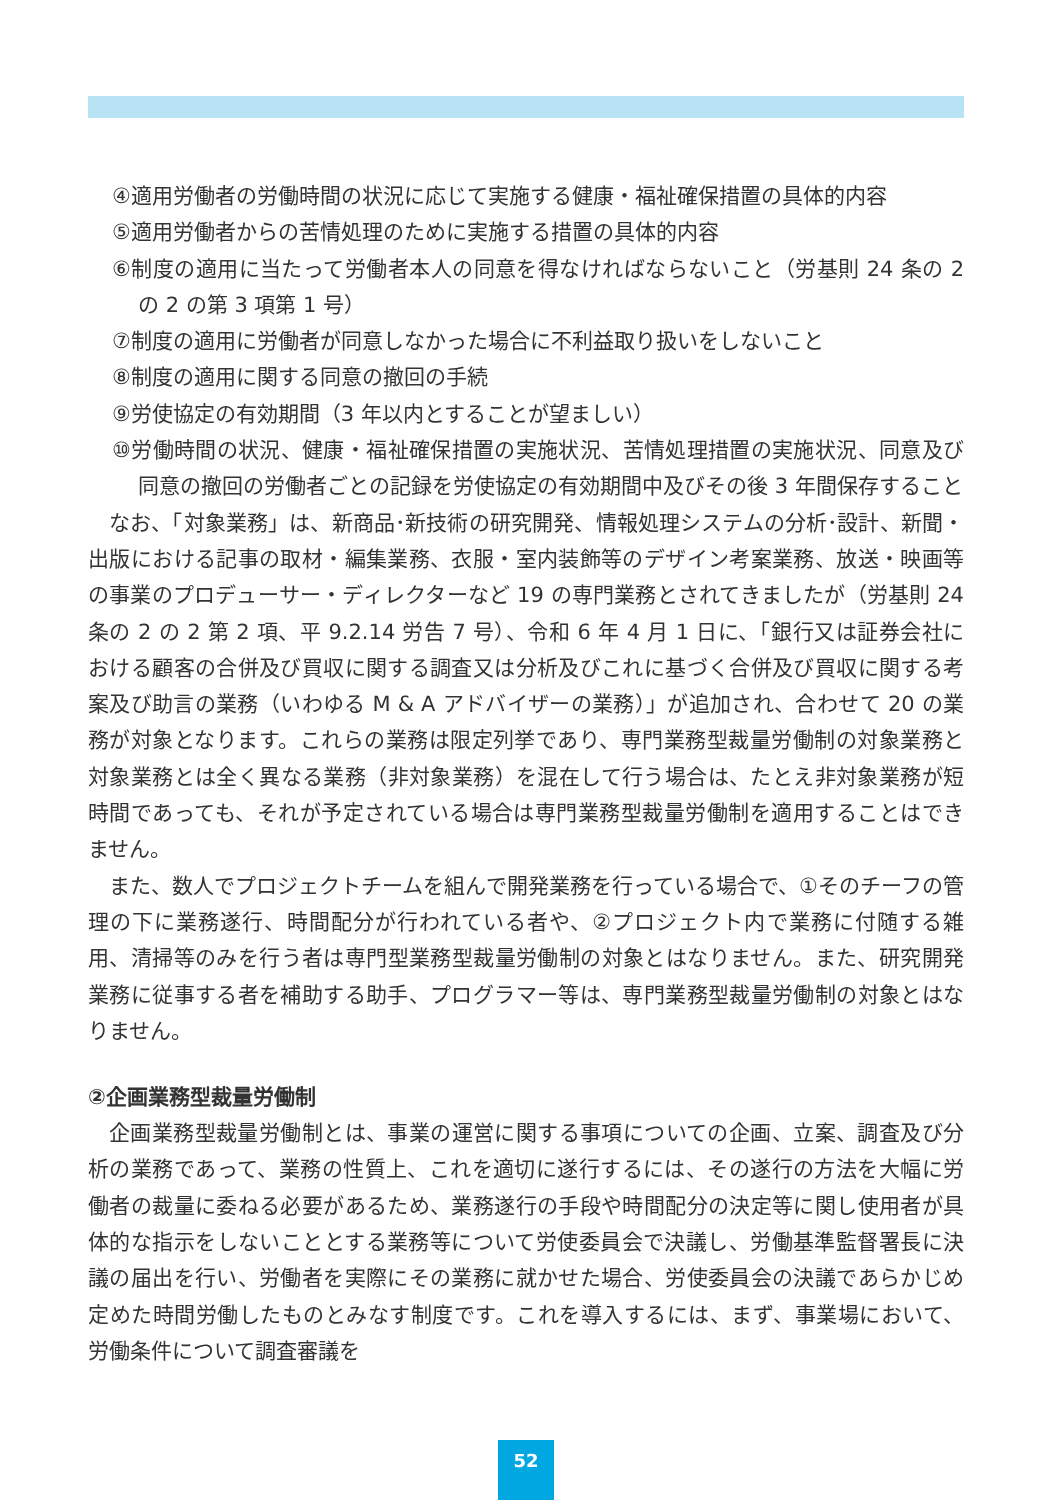④適用労働者の労働時間の状況に応じて実施する健康・福祉確保措置の具体的内容
⑤適用労働者からの苦情処理のために実施する措置の具体的内容
⑥制度の適用に当たって労働者本人の同意を得なければならないこと（労基則 24 条の 2 の 2 の第 3 項第 1 号）
⑦制度の適用に労働者が同意しなかった場合に不利益取り扱いをしないこと
⑧制度の適用に関する同意の撤回の手続
⑨労使協定の有効期間（3 年以内とすることが望ましい）
⑩労働時間の状況、健康・福祉確保措置の実施状況、苦情処理措置の実施状況、同意及び同意の撤回の労働者ごとの記録を労使協定の有効期間中及びその後 3 年間保存すること
なお、「対象業務」は、新商品･新技術の研究開発、情報処理システムの分析･設計、新聞・出版における記事の取材・編集業務、衣服・室内装飾等のデザイン考案業務、放送・映画等の事業のプロデューサー・ディレクターなど 19 の専門業務とされてきましたが（労基則 24 条の 2 の 2 第 2 項、平 9.2.14 労告 7 号）、令和 6 年 4 月 1 日に、「銀行又は証券会社における顧客の合併及び買収に関する調査又は分析及びこれに基づく合併及び買収に関する考案及び助言の業務（いわゆる M & A アドバイザーの業務）」が追加され、合わせて 20 の業務が対象となります。これらの業務は限定列挙であり、専門業務型裁量労働制の対象業務と対象業務とは全く異なる業務（非対象業務）を混在して行う場合は、たとえ非対象業務が短時間であっても、それが予定されている場合は専門業務型裁量労働制を適用することはできません。
また、数人でプロジェクトチームを組んで開発業務を行っている場合で、①そのチーフの管理の下に業務遂行、時間配分が行われている者や、②プロジェクト内で業務に付随する雑用、清掃等のみを行う者は専門型業務型裁量労働制の対象とはなりません。また、研究開発業務に従事する者を補助する助手、プログラマー等は、専門業務型裁量労働制の対象とはなりません。
②企画業務型裁量労働制
企画業務型裁量労働制とは、事業の運営に関する事項についての企画、立案、調査及び分析の業務であって、業務の性質上、これを適切に遂行するには、その遂行の方法を大幅に労働者の裁量に委ねる必要があるため、業務遂行の手段や時間配分の決定等に関し使用者が具体的な指示をしないこととする業務等について労使委員会で決議し、労働基準監督署長に決議の届出を行い、労働者を実際にその業務に就かせた場合、労使委員会の決議であらかじめ定めた時間労働したものとみなす制度です。これを導入するには、まず、事業場において、労働条件について調査審議を
52